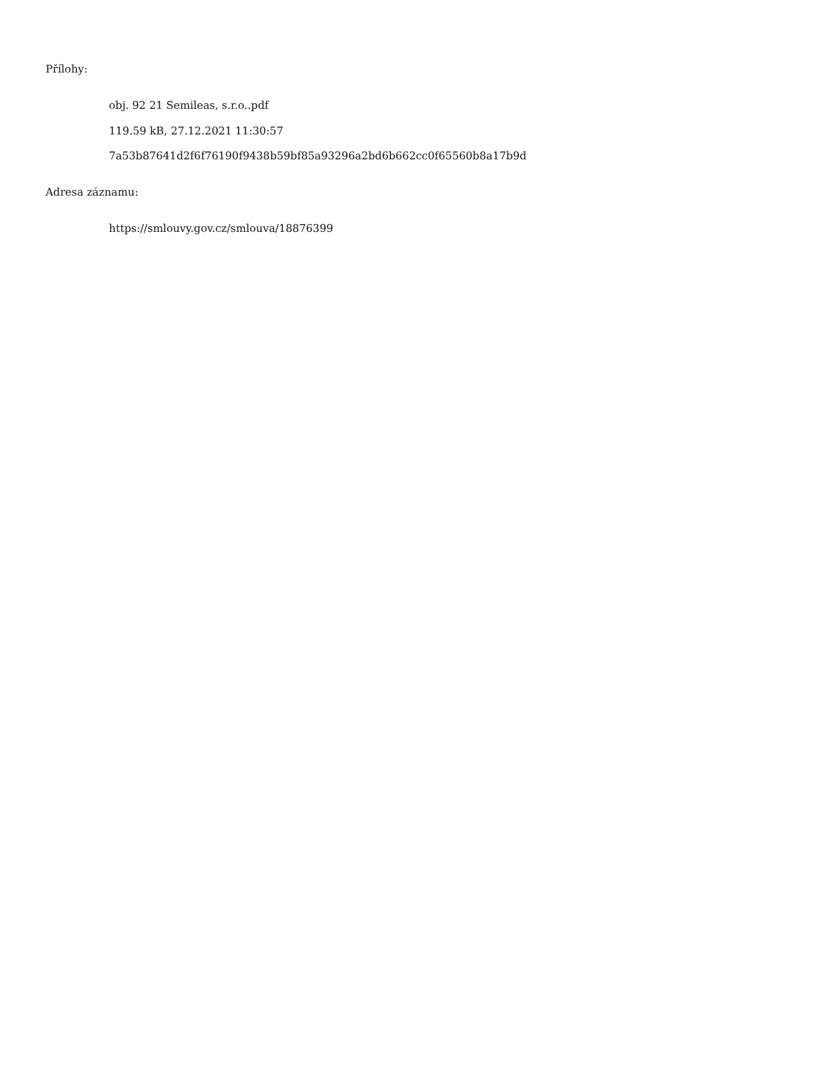Přílohy:
obj. 92 21 Semileas, s.r.o..pdf
119.59 kB, 27.12.2021 11:30:57
7a53b87641d2f6f76190f9438b59bf85a93296a2bd6b662cc0f65560b8a17b9d
Adresa záznamu:
https://smlouvy.gov.cz/smlouva/18876399